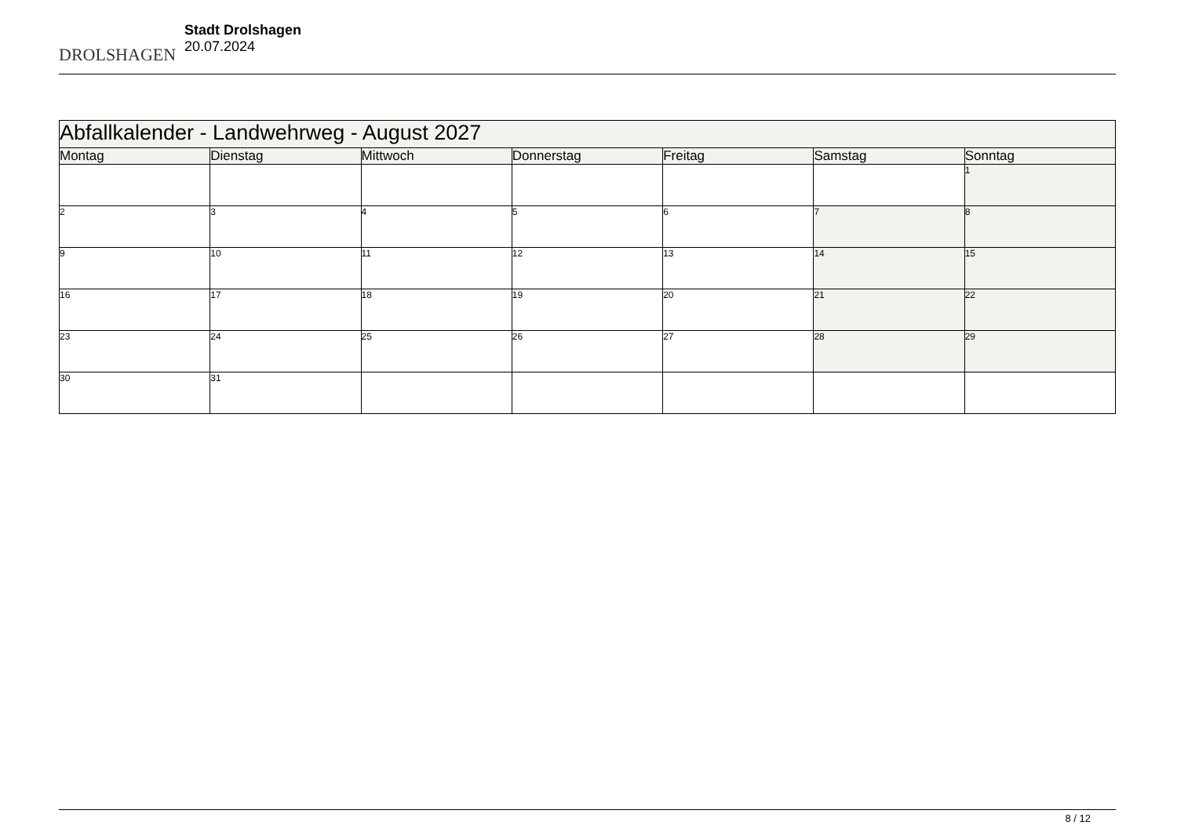DROLSHAGEN
Stadt Drolshagen
20.07.2024
| Abfallkalender - Landwehrweg - August 2027 | | | | | | |
| --- | --- | --- | --- | --- | --- | --- |
| Montag | Dienstag | Mittwoch | Donnerstag | Freitag | Samstag | Sonntag |
| | | | | | | 1 |
| 2 | 3 | 4 | 5 | 6 | 7 | 8 |
| 9 | 10 | 11 | 12 | 13 | 14 | 15 |
| 16 | 17 | 18 | 19 | 20 | 21 | 22 |
| 23 | 24 | 25 | 26 | 27 | 28 | 29 |
| 30 | 31 | | | | | |
8 / 12